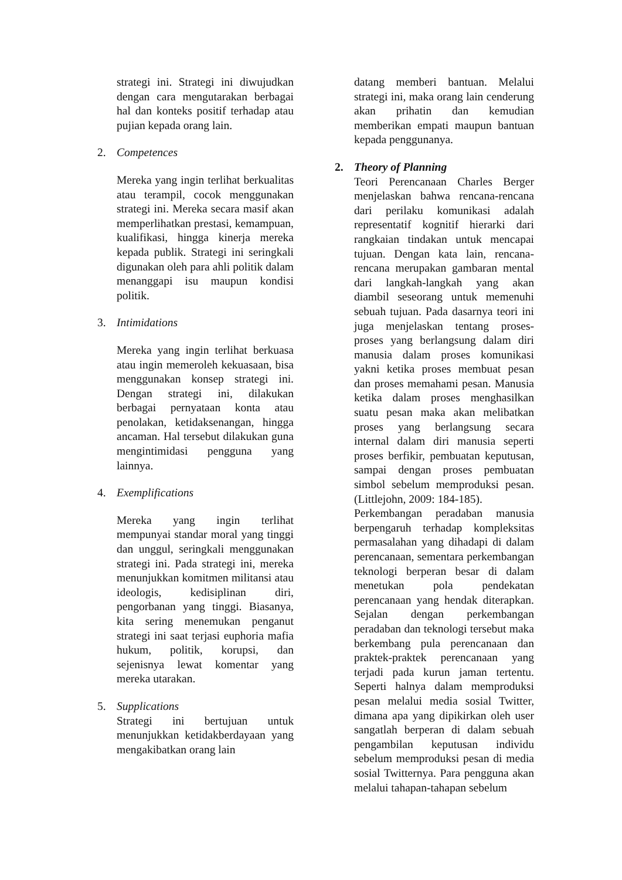strategi ini. Strategi ini diwujudkan dengan cara mengutarakan berbagai hal dan konteks positif terhadap atau pujian kepada orang lain.
2. Competences
Mereka yang ingin terlihat berkualitas atau terampil, cocok menggunakan strategi ini. Mereka secara masif akan memperlihatkan prestasi, kemampuan, kualifikasi, hingga kinerja mereka kepada publik. Strategi ini seringkali digunakan oleh para ahli politik dalam menanggapi isu maupun kondisi politik.
3. Intimidations
Mereka yang ingin terlihat berkuasa atau ingin memeroleh kekuasaan, bisa menggunakan konsep strategi ini. Dengan strategi ini, dilakukan berbagai pernyataan konta atau penolakan, ketidaksenangan, hingga ancaman. Hal tersebut dilakukan guna mengintimidasi pengguna yang lainnya.
4. Exemplifications
Mereka yang ingin terlihat mempunyai standar moral yang tinggi dan unggul, seringkali menggunakan strategi ini. Pada strategi ini, mereka menunjukkan komitmen militansi atau ideologis, kedisiplinan diri, pengorbanan yang tinggi. Biasanya, kita sering menemukan penganut strategi ini saat terjasi euphoria mafia hukum, politik, korupsi, dan sejenisnya lewat komentar yang mereka utarakan.
5. Supplications
Strategi ini bertujuan untuk menunjukkan ketidakberdayaan yang mengakibatkan orang lain
datang memberi bantuan. Melalui strategi ini, maka orang lain cenderung akan prihatin dan kemudian memberikan empati maupun bantuan kepada penggunanya.
2. Theory of Planning
Teori Perencanaan Charles Berger menjelaskan bahwa rencana-rencana dari perilaku komunikasi adalah representatif kognitif hierarki dari rangkaian tindakan untuk mencapai tujuan. Dengan kata lain, rencana-rencana merupakan gambaran mental dari langkah-langkah yang akan diambil seseorang untuk memenuhi sebuah tujuan. Pada dasarnya teori ini juga menjelaskan tentang proses-proses yang berlangsung dalam diri manusia dalam proses komunikasi yakni ketika proses membuat pesan dan proses memahami pesan. Manusia ketika dalam proses menghasilkan suatu pesan maka akan melibatkan proses yang berlangsung secara internal dalam diri manusia seperti proses berfikir, pembuatan keputusan, sampai dengan proses pembuatan simbol sebelum memproduksi pesan. (Littlejohn, 2009: 184-185).
Perkembangan peradaban manusia berpengaruh terhadap kompleksitas permasalahan yang dihadapi di dalam perencanaan, sementara perkembangan teknologi berperan besar di dalam menetukan pola pendekatan perencanaan yang hendak diterapkan. Sejalan dengan perkembangan peradaban dan teknologi tersebut maka berkembang pula perencanaan dan praktek-praktek perencanaan yang terjadi pada kurun jaman tertentu. Seperti halnya dalam memproduksi pesan melalui media sosial Twitter, dimana apa yang dipikirkan oleh user sangatlah berperan di dalam sebuah pengambilan keputusan individu sebelum memproduksi pesan di media sosial Twitternya. Para pengguna akan melalui tahapan-tahapan sebelum